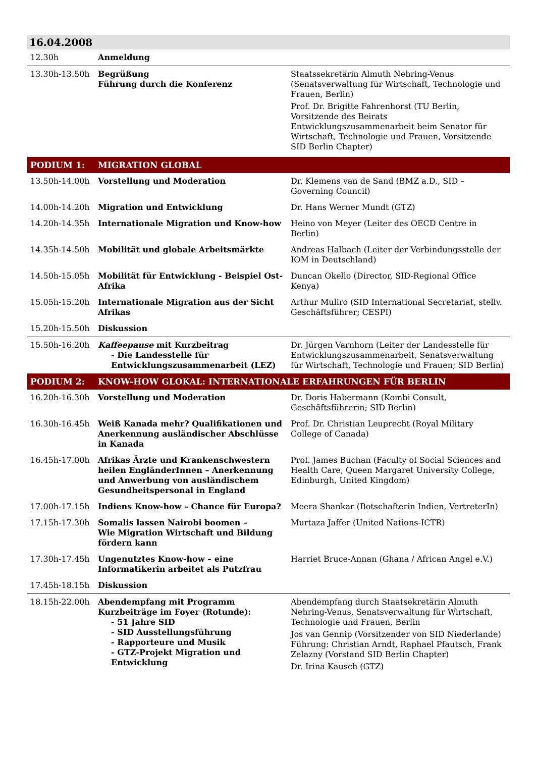| 16.04.2008 | | |
| 12.30h | Anmeldung | |
| 13.30h-13.50h | Begrüßung Führung durch die Konferenz | Staatssekretärin Almuth Nehring-Venus (Senatsverwaltung für Wirtschaft, Technologie und Frauen, Berlin) Prof. Dr. Brigitte Fahrenhorst (TU Berlin, Vorsitzende des Beirats Entwicklungszusammenarbeit beim Senator für Wirtschaft, Technologie und Frauen, Vorsitzende SID Berlin Chapter) |
| PODIUM 1: | MIGRATION GLOBAL | |
| 13.50h-14.00h | Vorstellung und Moderation | Dr. Klemens van de Sand (BMZ a.D., SID – Governing Council) |
| 14.00h-14.20h | Migration und Entwicklung | Dr. Hans Werner Mundt (GTZ) |
| 14.20h-14.35h | Internationale Migration und Know-how | Heino von Meyer (Leiter des OECD Centre in Berlin) |
| 14.35h-14.50h | Mobilität und globale Arbeitsmärkte | Andreas Halbach (Leiter der Verbindungsstelle der IOM in Deutschland) |
| 14.50h-15.05h | Mobilität für Entwicklung - Beispiel Ost-Afrika | Duncan Okello (Director, SID-Regional Office Kenya) |
| 15.05h-15.20h | Internationale Migration aus der Sicht Afrikas | Arthur Muliro (SID International Secretariat, stellv. Geschäftsführer; CESPI) |
| 15.20h-15.50h | Diskussion | |
| 15.50h-16.20h | Kaffeepause mit Kurzbeitrag - Die Landesstelle für Entwicklungszusammenarbeit (LEZ) | Dr. Jürgen Varnhorn (Leiter der Landesstelle für Entwicklungszusammenarbeit, Senatsverwaltung für Wirtschaft, Technologie und Frauen; SID Berlin) |
| PODIUM 2: | KNOW-HOW GLOKAL: INTERNATIONALE ERFAHRUNGEN FÜR BERLIN | |
| 16.20h-16.30h | Vorstellung und Moderation | Dr. Doris Habermann (Kombi Consult, Geschäftsführerin; SID Berlin) |
| 16.30h-16.45h | Weiß Kanada mehr? Qualifikationen und Anerkennung ausländischer Abschlüsse in Kanada | Prof. Dr. Christian Leuprecht (Royal Military College of Canada) |
| 16.45h-17.00h | Afrikas Ärzte und Krankenschwestern heilen EngländerInnen – Anerkennung und Anwerbung von ausländischem Gesundheitspersonal in England | Prof. James Buchan (Faculty of Social Sciences and Health Care, Queen Margaret University College, Edinburgh, United Kingdom) |
| 17.00h-17.15h | Indiens Know-how – Chance für Europa? | Meera Shankar (Botschafterin Indien, VertreterIn) |
| 17.15h-17.30h | Somalis lassen Nairobi boomen – Wie Migration Wirtschaft und Bildung fördern kann | Murtaza Jaffer (United Nations-ICTR) |
| 17.30h-17.45h | Ungenutztes Know-how – eine Informatikerin arbeitet als Putzfrau | Harriet Bruce-Annan (Ghana / African Angel e.V.) |
| 17.45h-18.15h | Diskussion | |
| 18.15h-22.00h | Abendempfang mit Programm Kurzbeiträge im Foyer (Rotunde): - 51 Jahre SID - SID Ausstellungsführung - Rapporteure und Musik - GTZ-Projekt Migration und Entwicklung | Abendempfang durch Staatsekretärin Almuth Nehring-Venus, Senatsverwaltung für Wirtschaft, Technologie und Frauen, Berlin Jos van Gennip (Vorsitzender von SID Niederlande) Führung: Christian Arndt, Raphael Pfautsch, Frank Zelazny (Vorstand SID Berlin Chapter) Dr. Irina Kausch (GTZ) |